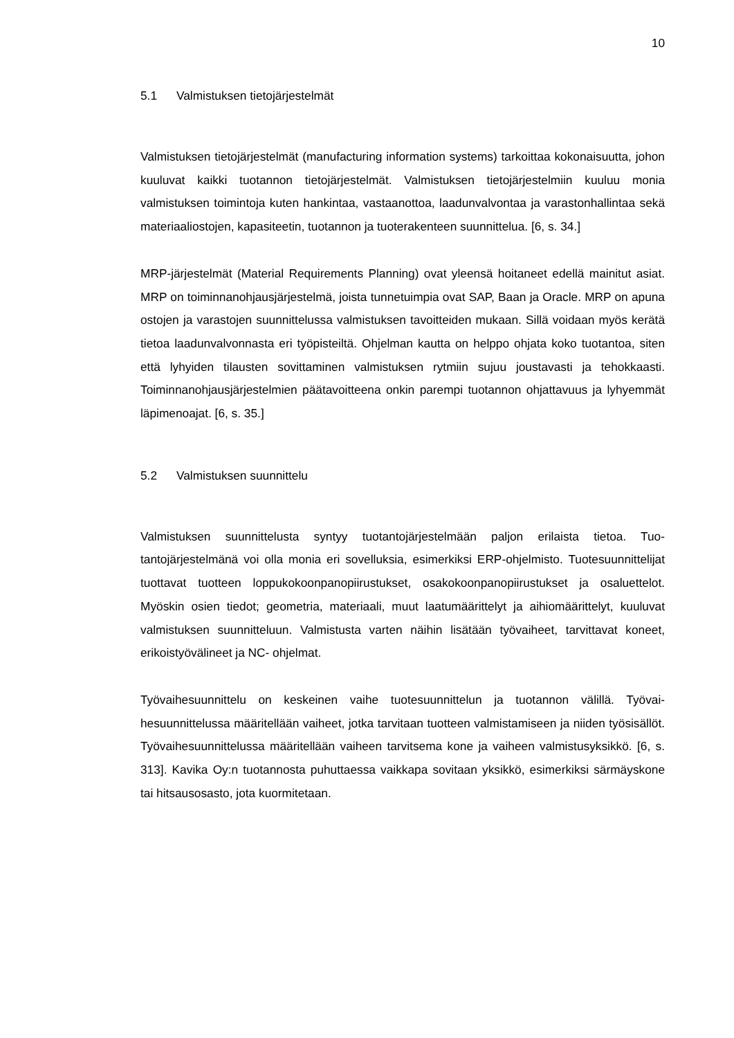10
5.1 Valmistuksen tietojärjestelmät
Valmistuksen tietojärjestelmät (manufacturing information systems) tarkoittaa kokonai­suutta, johon kuuluvat kaikki tuotannon tietojärjestelmät. Valmistuksen tietojärjestelmiin kuuluu monia valmistuksen toimintoja kuten hankintaa, vastaanottoa, laadunvalvontaa ja varastonhallintaa sekä materiaaliostojen, kapasiteetin, tuotannon ja tuoterakenteen suunnittelua. [6, s. 34.]
MRP-järjestelmät (Material Requirements Planning) ovat yleensä hoitaneet edellä mai­nitut asiat. MRP on toiminnanohjausjärjestelmä, joista tunnetuimpia ovat SAP, Baan ja Oracle. MRP on apuna ostojen ja varastojen suunnittelussa valmistuksen tavoitteiden mukaan. Sillä voidaan myös kerätä tietoa laadunvalvonnasta eri työpisteiltä. Ohjelman kautta on helppo ohjata koko tuotantoa, siten että lyhyiden tilausten sovittaminen val­mistuksen rytmiin sujuu joustavasti ja tehokkaasti. Toiminnanohjausjärjestelmien pää­tavoitteena onkin parempi tuotannon ohjattavuus ja lyhyemmät läpimenoajat. [6, s. 35.]
5.2 Valmistuksen suunnittelu
Valmistuksen suunnittelusta syntyy tuotantojärjestelmään paljon erilaista tietoa. Tuo­tantojärjestelmänä voi olla monia eri sovelluksia, esimerkiksi ERP-ohjelmisto. Tuote­suunnittelijat tuottavat tuotteen loppukokoonpanopiirustukset, osakokoonpanopiirustuk­set ja osaluettelot. Myöskin osien tiedot; geometria, materiaali, muut laatumäärittelyt ja aihiomäärittelyt, kuuluvat valmistuksen suunnitteluun. Valmistusta varten näihin lisä­tään työvaiheet, tarvittavat koneet, erikoistyövälineet ja NC- ohjelmat.
Työvaihesuunnittelu on keskeinen vaihe tuotesuunnittelun ja tuotannon välillä. Työvai­hesuunnittelussa määritellään vaiheet, jotka tarvitaan tuotteen valmistamiseen ja niiden työsisällöt. Työvaihesuunnittelussa määritellään vaiheen tarvitsema kone ja vaiheen valmistusyksikkö. [6, s. 313]. Kavika Oy:n tuotannosta puhuttaessa vaikkapa sovitaan yksikkö, esimerkiksi särmäyskone tai hitsausosasto, jota kuormitetaan.